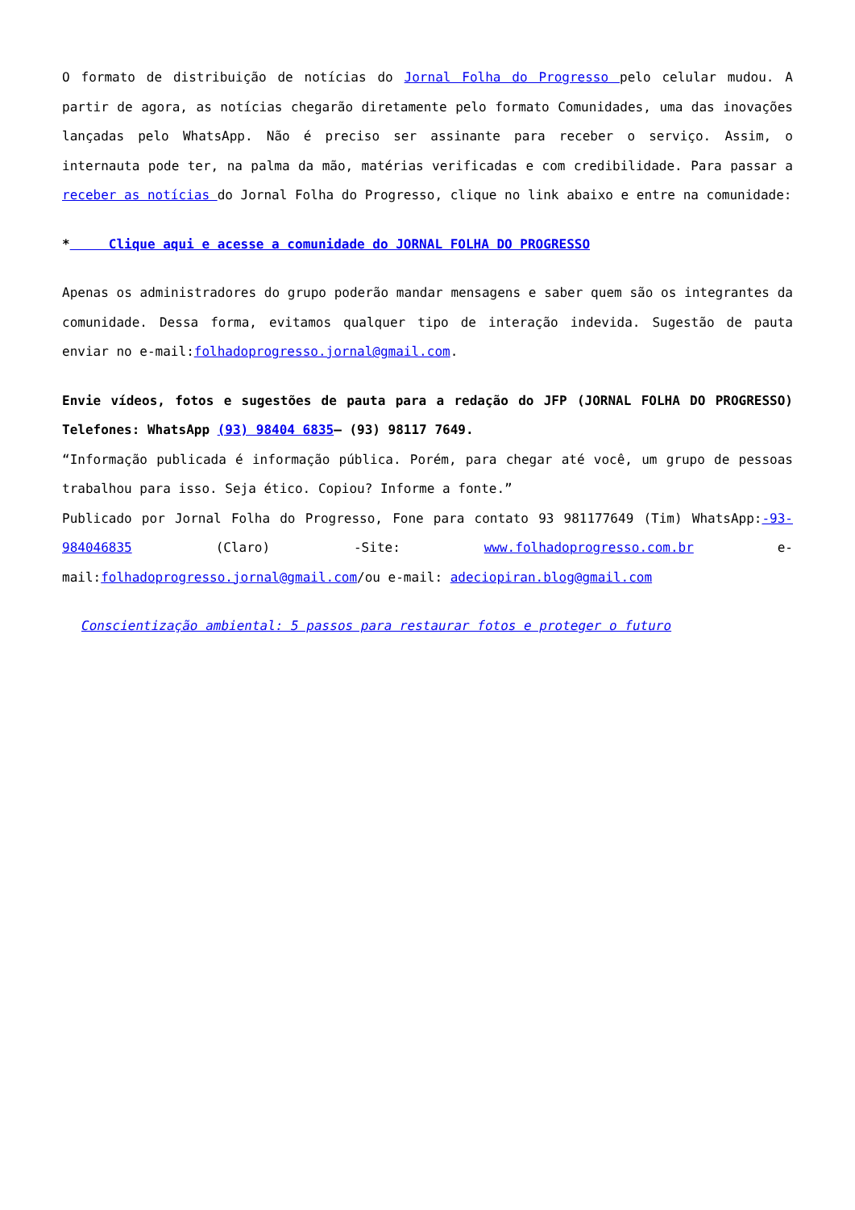O formato de distribuição de notícias do Jornal Folha do Progresso pelo celular mudou. A partir de agora, as notícias chegarão diretamente pelo formato Comunidades, uma das inovações lançadas pelo WhatsApp. Não é preciso ser assinante para receber o serviço. Assim, o internauta pode ter, na palma da mão, matérias verificadas e com credibilidade. Para passar a receber as notícias do Jornal Folha do Progresso, clique no link abaixo e entre na comunidade:
* Clique aqui e acesse a comunidade do JORNAL FOLHA DO PROGRESSO
Apenas os administradores do grupo poderão mandar mensagens e saber quem são os integrantes da comunidade. Dessa forma, evitamos qualquer tipo de interação indevida. Sugestão de pauta enviar no e-mail:folhadoprogresso.jornal@gmail.com.
Envie vídeos, fotos e sugestões de pauta para a redação do JFP (JORNAL FOLHA DO PROGRESSO) Telefones: WhatsApp (93) 98404 6835– (93) 98117 7649.
“Informação publicada é informação pública. Porém, para chegar até você, um grupo de pessoas trabalhou para isso. Seja ético. Copiou? Informe a fonte.”
Publicado por Jornal Folha do Progresso, Fone para contato 93 981177649 (Tim) WhatsApp:-93- 984046835 (Claro) -Site: www.folhadoprogresso.com.br e-mail:folhadoprogresso.jornal@gmail.com/ou e-mail: adeciopiran.blog@gmail.com
Conscientização ambiental: 5 passos para restaurar fotos e proteger o futuro